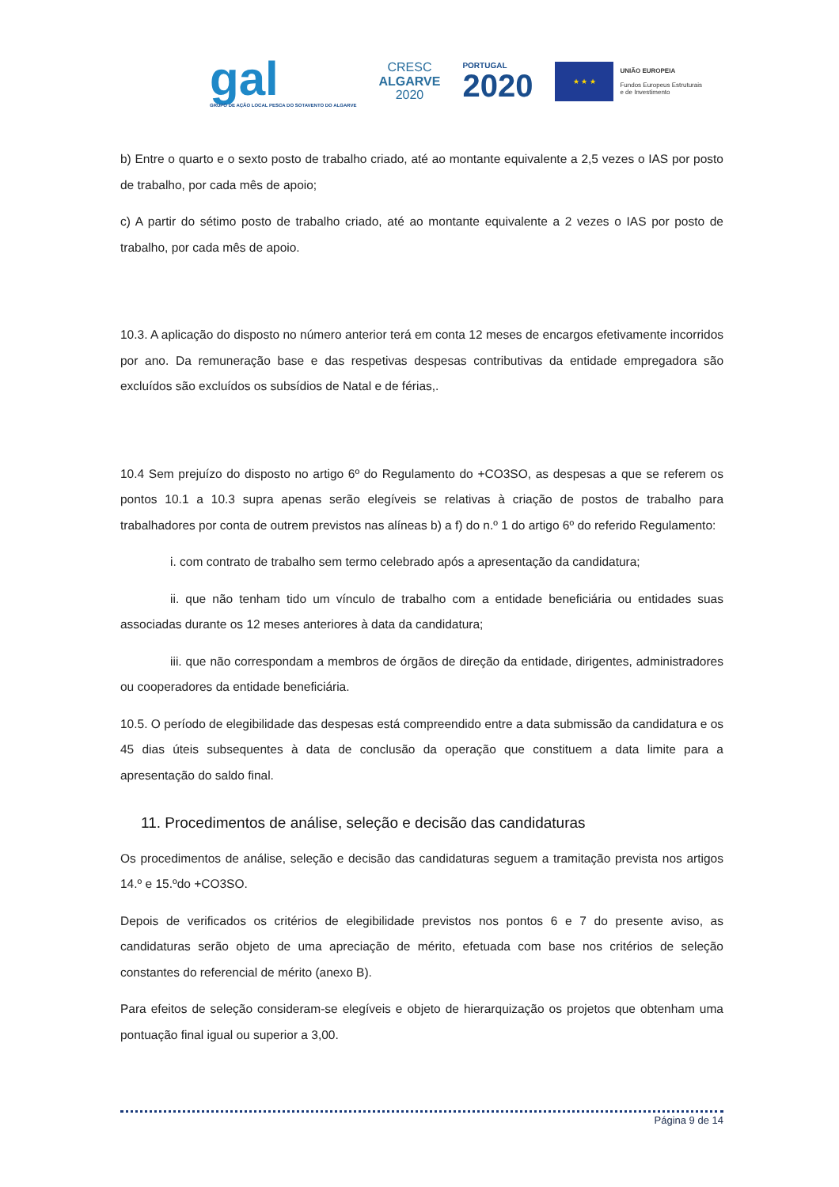gal
GRUPO DE AÇÃO LOCAL PESCA DO SOTAVENTO DO ALGARVE
CRESC
ALGARVE
2020
PORTUGAL
2020
★ ★ ★
UNIÃO EUROPEIA
Fundos Europeus Estruturais
e de Investimento
b) Entre o quarto e o sexto posto de trabalho criado, até ao montante equivalente a 2,5 vezes o IAS por posto de trabalho, por cada mês de apoio;
c) A partir do sétimo posto de trabalho criado, até ao montante equivalente a 2 vezes o IAS por posto de trabalho, por cada mês de apoio.
10.3. A aplicação do disposto no número anterior terá em conta 12 meses de encargos efetivamente incorridos por ano. Da remuneração base e das respetivas despesas contributivas da entidade empregadora são excluídos são excluídos os subsídios de Natal e de férias,.
10.4 Sem prejuízo do disposto no artigo 6º do Regulamento do +CO3SO, as despesas a que se referem os pontos 10.1 a 10.3 supra apenas serão elegíveis se relativas à criação de postos de trabalho para trabalhadores por conta de outrem previstos nas alíneas b) a f) do n.º 1 do artigo 6º do referido Regulamento:
i. com contrato de trabalho sem termo celebrado após a apresentação da candidatura;
ii. que não tenham tido um vínculo de trabalho com a entidade beneficiária ou entidades suas associadas durante os 12 meses anteriores à data da candidatura;
iii. que não correspondam a membros de órgãos de direção da entidade, dirigentes, administradores ou cooperadores da entidade beneficiária.
10.5. O período de elegibilidade das despesas está compreendido entre a data submissão da candidatura e os 45 dias úteis subsequentes à data de conclusão da operação que constituem a data limite para a apresentação do saldo final.
11. Procedimentos de análise, seleção e decisão das candidaturas
Os procedimentos de análise, seleção e decisão das candidaturas seguem a tramitação prevista nos artigos 14.º e 15.ºdo +CO3SO.
Depois de verificados os critérios de elegibilidade previstos nos pontos 6 e 7 do presente aviso, as candidaturas serão objeto de uma apreciação de mérito, efetuada com base nos critérios de seleção constantes do referencial de mérito (anexo B).
Para efeitos de seleção consideram-se elegíveis e objeto de hierarquização os projetos que obtenham uma pontuação final igual ou superior a 3,00.
Página 9 de 14